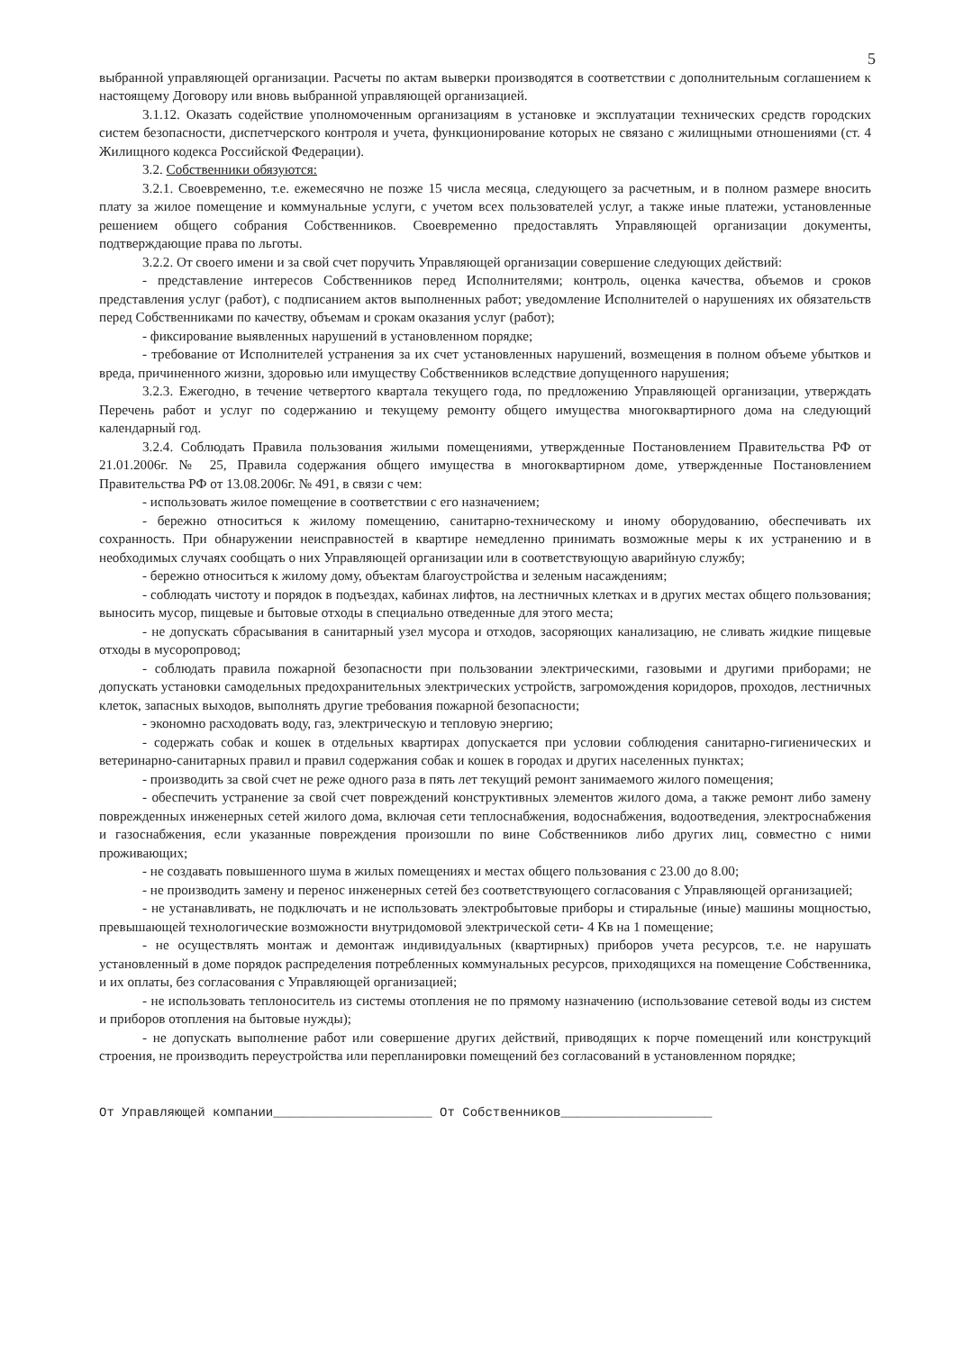5
выбранной управляющей организации. Расчеты по актам выверки производятся в соответствии с дополнительным соглашением к настоящему Договору или вновь выбранной управляющей организацией.
3.1.12. Оказать содействие уполномоченным организациям в установке и эксплуатации технических средств городских систем безопасности, диспетчерского контроля и учета, функционирование которых не связано с жилищными отношениями (ст. 4 Жилищного кодекса Российской Федерации).
3.2. Собственники обязуются:
3.2.1. Своевременно, т.е. ежемесячно не позже 15 числа месяца, следующего за расчетным, и в полном размере вносить плату за жилое помещение и коммунальные услуги, с учетом всех пользователей услуг, а также иные платежи, установленные решением общего собрания Собственников. Своевременно предоставлять Управляющей организации документы, подтверждающие права по льготы.
3.2.2. От своего имени и за свой счет поручить Управляющей организации совершение следующих действий:
- представление интересов Собственников перед Исполнителями; контроль, оценка качества, объемов и сроков представления услуг (работ), с подписанием актов выполненных работ; уведомление Исполнителей о нарушениях их обязательств перед Собственниками по качеству, объемам и срокам оказания услуг (работ);
- фиксирование выявленных нарушений в установленном порядке;
- требование от Исполнителей устранения за их счет установленных нарушений, возмещения в полном объеме убытков и вреда, причиненного жизни, здоровью или имуществу Собственников вследствие допущенного нарушения;
3.2.3. Ежегодно, в течение четвертого квартала текущего года, по предложению Управляющей организации, утверждать Перечень работ и услуг по содержанию и текущему ремонту общего имущества многоквартирного дома на следующий календарный год.
3.2.4. Соблюдать Правила пользования жилыми помещениями, утвержденные Постановлением Правительства РФ от 21.01.2006г. № 25, Правила содержания общего имущества в многоквартирном доме, утвержденные Постановлением Правительства РФ от 13.08.2006г. № 491, в связи с чем:
- использовать жилое помещение в соответствии с его назначением;
- бережно относиться к жилому помещению, санитарно-техническому и иному оборудованию, обеспечивать их сохранность. При обнаружении неисправностей в квартире немедленно принимать возможные меры к их устранению и в необходимых случаях сообщать о них Управляющей организации или в соответствующую аварийную службу;
- бережно относиться к жилому дому, объектам благоустройства и зеленым насаждениям;
- соблюдать чистоту и порядок в подъездах, кабинах лифтов, на лестничных клетках и в других местах общего пользования; выносить мусор, пищевые и бытовые отходы в специально отведенные для этого места;
- не допускать сбрасывания в санитарный узел мусора и отходов, засоряющих канализацию, не сливать жидкие пищевые отходы в мусоропровод;
- соблюдать правила пожарной безопасности при пользовании электрическими, газовыми и другими приборами; не допускать установки самодельных предохранительных электрических устройств, загромождения коридоров, проходов, лестничных клеток, запасных выходов, выполнять другие требования пожарной безопасности;
- экономно расходовать воду, газ, электрическую и тепловую энергию;
- содержать собак и кошек в отдельных квартирах допускается при условии соблюдения санитарно-гигиенических и ветеринарно-санитарных правил и правил содержания собак и кошек в городах и других населенных пунктах;
- производить за свой счет не реже одного раза в пять лет текущий ремонт занимаемого жилого помещения;
- обеспечить устранение за свой счет повреждений конструктивных элементов жилого дома, а также ремонт либо замену поврежденных инженерных сетей жилого дома, включая сети теплоснабжения, водоснабжения, водоотведения, электроснабжения и газоснабжения, если указанные повреждения произошли по вине Собственников либо других лиц, совместно с ними проживающих;
- не создавать повышенного шума в жилых помещениях и местах общего пользования с 23.00 до 8.00;
- не производить замену и перенос инженерных сетей без соответствующего согласования с Управляющей организацией;
- не устанавливать, не подключать и не использовать электробытовые приборы и стиральные (иные) машины мощностью, превышающей технологические возможности внутридомовой электрической сети- 4 Кв на 1 помещение;
- не осуществлять монтаж и демонтаж индивидуальных (квартирных) приборов учета ресурсов, т.е. не нарушать установленный в доме порядок распределения потребленных коммунальных ресурсов, приходящихся на помещение Собственника, и их оплаты, без согласования с Управляющей организацией;
- не использовать теплоноситель из системы отопления не по прямому назначению (использование сетевой воды из систем и приборов отопления на бытовые нужды);
- не допускать выполнение работ или совершение других действий, приводящих к порче помещений или конструкций строения, не производить переустройства или перепланировки помещений без согласований в установленном порядке;
От Управляющей компании_____________________ От Собственников____________________